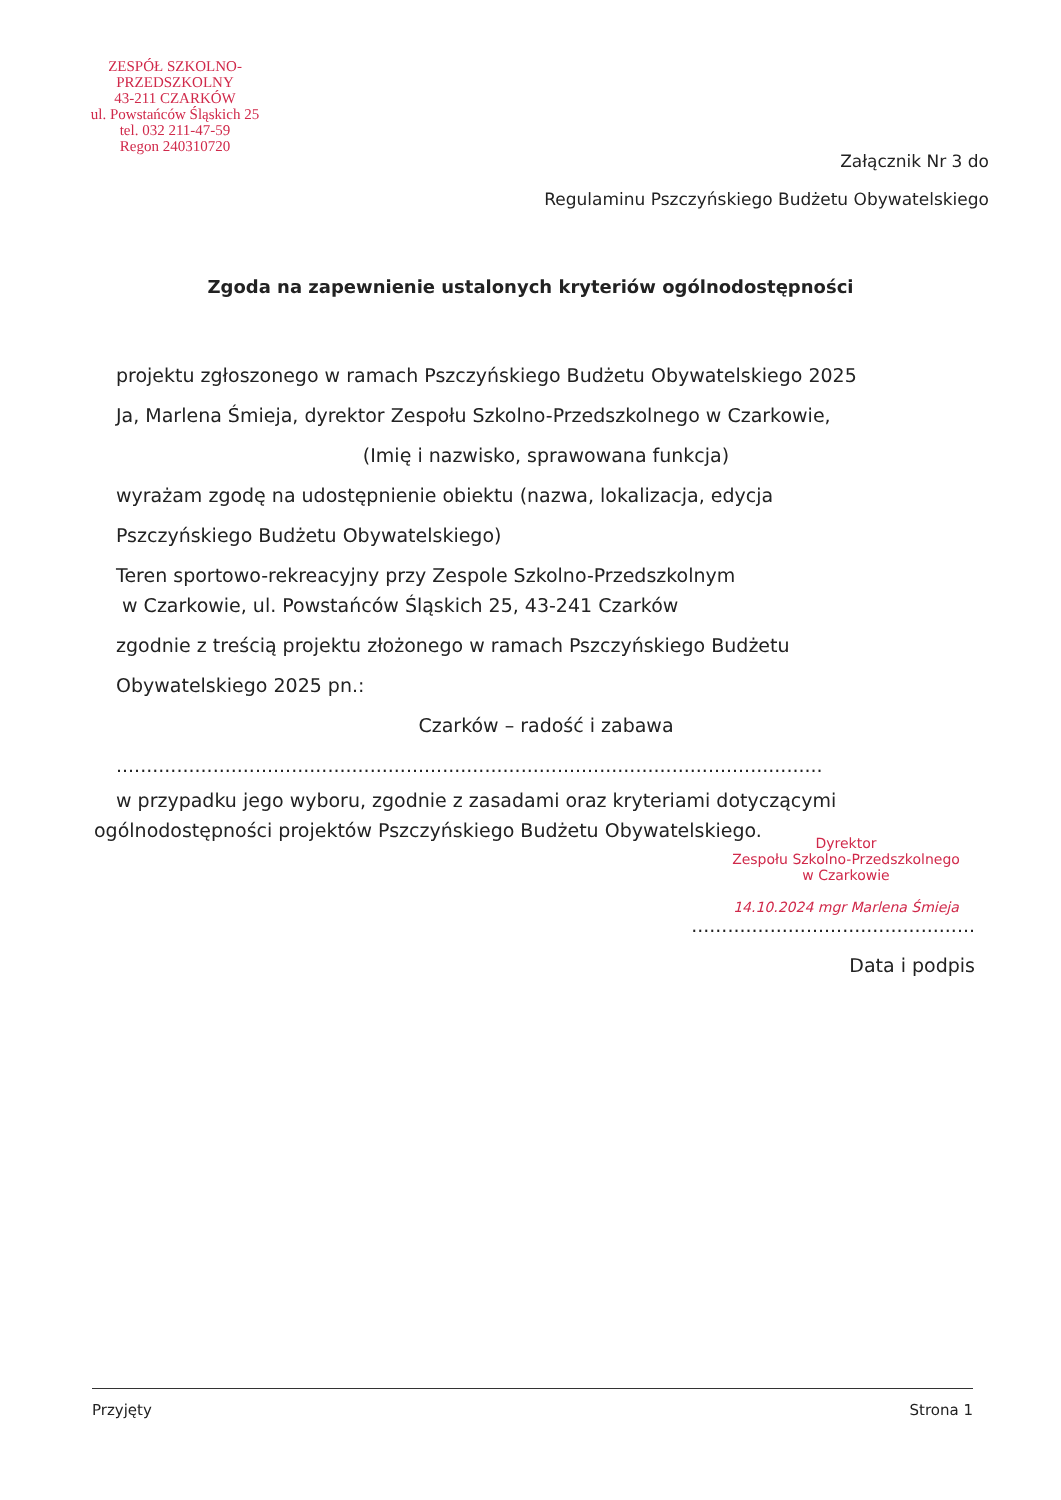ZESPÓŁ SZKOLNO-PRZEDSZKOLNY
43-211 CZARKÓW
ul. Powstańców Śląskich 25
tel. 032 211-47-59
Regon 240310720
Załącznik Nr 3 do
Regulaminu Pszczyńskiego Budżetu Obywatelskiego
Zgoda na zapewnienie ustalonych kryteriów ogólnodostępności
projektu zgłoszonego w ramach Pszczyńskiego Budżetu Obywatelskiego 2025
Ja, Marlena Śmieja, dyrektor Zespołu Szkolno-Przedszkolnego w Czarkowie,
(Imię i nazwisko, sprawowana funkcja)
wyrażam zgodę na udostępnienie obiektu (nazwa, lokalizacja, edycja
Pszczyńskiego Budżetu Obywatelskiego)
Teren sportowo-rekreacyjny przy Zespole Szkolno-Przedszkolnym
w Czarkowie, ul. Powstańców Śląskich 25, 43-241 Czarków
zgodnie z treścią projektu złożonego w ramach Pszczyńskiego Budżetu
Obywatelskiego 2025 pn.:
Czarków – radość i zabawa
.....................................................................................................................
w przypadku jego wyboru, zgodnie z zasadami oraz kryteriami dotyczącymi
ogólnodostępności projektów Pszczyńskiego Budżetu Obywatelskiego.
Dyrektor
Zespołu Szkolno-Przedszkolnego
w Czarkowie
14.10.2024 mgr Marlena Śmieja
...............................................
Data i podpis
Przyjęty Strona 1